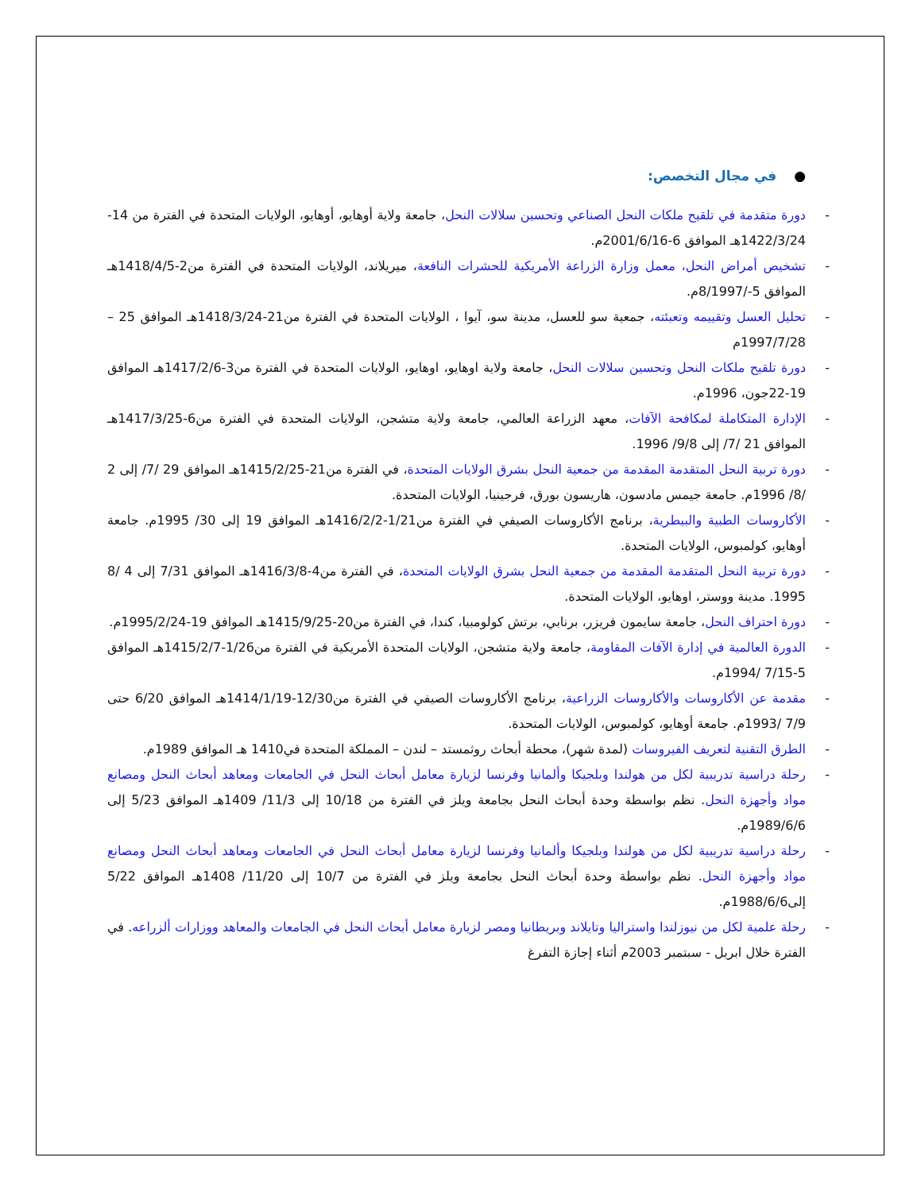● في مجال التخصص:
دورة متقدمة في تلقيح ملكات النحل الصناعي وتحسين سلالات النحل، جامعة ولاية أوهايو، أوهايو، الولايات المتحدة في الفترة من 14-1422/3/24هـ الموافق 6-2001/6/16م.
تشخيص أمراض النحل، معمل وزارة الزراعة الأمريكية للحشرات النافعة، ميريلاند، الولايات المتحدة في الفترة من2-1418/4/5هـ الموافق 5-/8/1997م.
تحليل العسل وتقييمه وتعبئته، جمعية سو للعسل، مدينة سو، آيوا ، الولايات المتحدة في الفترة من21-1418/3/24هـ الموافق 25 –1997/7/28م
دورة تلقيح ملكات النحل وتحسين سلالات النحل، جامعة ولاية اوهايو، اوهايو، الولايات المتحدة في الفترة من3-1417/2/6هـ الموافق 19-22جون، 1996م.
الإدارة المتكاملة لمكافحة الآفات، معهد الزراعة العالمي، جامعة ولاية متشجن، الولايات المتحدة في الفترة من6-1417/3/25هـ الموافق 21 /7/ إلى 9/8/ 1996.
دورة تربية النحل المتقدمة المقدمة من جمعية النحل بشرق الولايات المتحدة، في الفترة من21-1415/2/25هـ الموافق 29 /7/ إلى 2 /8/ 1996م. جامعة جيمس مادسون، هاريسون بورق، فرجينيا، الولايات المتحدة.
الأكاروسات الطبية والبيطرية، برنامج الأكاروسات الصيفي في الفترة من1/21-1416/2/2هـ الموافق 19 إلى 30/ 1995م. جامعة أوهايو، كولمبوس، الولايات المتحدة.
دورة تربية النحل المتقدمة المقدمة من جمعية النحل بشرق الولايات المتحدة، في الفترة من4-1416/3/8هـ الموافق 7/31 إلى 4 /8 1995. مدينة ووستر، اوهايو، الولايات المتحدة.
دورة احتراف النحل، جامعة سايمون فريزر، برنابي، برتش كولومبيا، كندا، في الفترة من20-1415/9/25هـ الموافق 19-1995/2/24م.
الدورة العالمية في إدارة الآفات المقاومة، جامعة ولاية متشجن، الولايات المتحدة الأمريكية في الفترة من1/26-1415/2/7هـ الموافق 5-7/15 /1994م.
مقدمة عن الأكاروسات والأكاروسات الزراعية، برنامج الأكاروسات الصيفي في الفترة من12/30-1414/1/19هـ الموافق 6/20 حتى 7/9 /1993م. جامعة أوهايو، كولمبوس، الولايات المتحدة.
الطرق التقنية لتعريف الفيروسات (لمدة شهر)، محطة أبحاث روثمستد – لندن – المملكة المتحدة في1410 هـ الموافق 1989م.
رحلة دراسية تدريبية لكل من هولندا وبلجيكا وألمانيا وفرنسا لزيارة معامل أبحاث النحل في الجامعات ومعاهد أبحاث النحل ومصانع مواد وأجهزة النحل. نظم بواسطة وحدة أبحاث النحل بجامعة ويلز في الفترة من 10/18 إلى 11/3/ 1409هـ الموافق 5/23 إلى 1989/6/6م.
رحلة دراسية تدريبية لكل من هولندا وبلجيكا وألمانيا وفرنسا لزيارة معامل أبحاث النحل في الجامعات ومعاهد أبحاث النحل ومصانع مواد وأجهزة النحل. نظم بواسطة وحدة أبحاث النحل بجامعة ويلز في الفترة من 10/7 إلى 11/20/ 1408هـ الموافق 5/22 إلى1988/6/6م.
رحلة علمية لكل من نيوزلندا واستراليا وتايلاند وبريطانيا ومصر لزيارة معامل أبحاث النحل في الجامعات والمعاهد ووزارات ألزراعه. في الفترة خلال ابريل - سبتمبر 2003م أثناء إجازة التفرغ